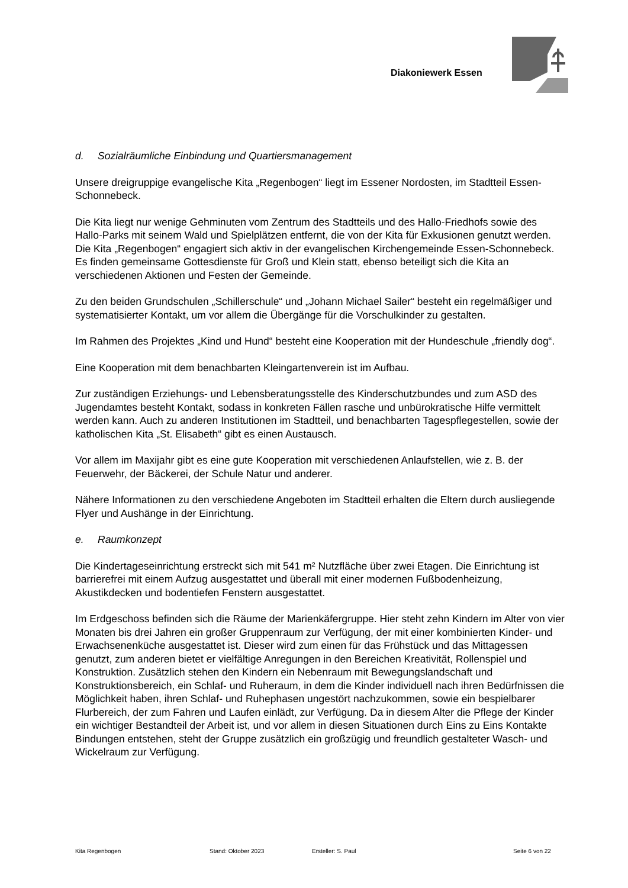Diakoniewerk Essen
d. Sozialräumliche Einbindung und Quartiersmanagement
Unsere dreigruppige evangelische Kita „Regenbogen“ liegt im Essener Nordosten, im Stadtteil Essen-Schonnebeck.
Die Kita liegt nur wenige Gehminuten vom Zentrum des Stadtteils und des Hallo-Friedhofs sowie des Hallo-Parks mit seinem Wald und Spielplätzen entfernt, die von der Kita für Exkusionen genutzt werden. Die Kita „Regenbogen“ engagiert sich aktiv in der evangelischen Kirchengemeinde Essen-Schonnebeck. Es finden gemeinsame Gottesdienste für Groß und Klein statt, ebenso beteiligt sich die Kita an verschiedenen Aktionen und Festen der Gemeinde.
Zu den beiden Grundschulen „Schillerschule“ und „Johann Michael Sailer“ besteht ein regelmäßiger und systematisierter Kontakt, um vor allem die Übergänge für die Vorschulkinder zu gestalten.
Im Rahmen des Projektes „Kind und Hund“ besteht eine Kooperation mit der Hundeschule „friendly dog“.
Eine Kooperation mit dem benachbarten Kleingartenverein ist im Aufbau.
Zur zuständigen Erziehungs- und Lebensberatungsstelle des Kinderschutzbundes und zum ASD des Jugendamtes besteht Kontakt, sodass in konkreten Fällen rasche und unbürokratische Hilfe vermittelt werden kann. Auch zu anderen Institutionen im Stadtteil, und benachbarten Tagespflegestellen, sowie der katholischen Kita „St. Elisabeth“ gibt es einen Austausch.
Vor allem im Maxijahr gibt es eine gute Kooperation mit verschiedenen Anlaufstellen, wie z. B. der Feuerwehr, der Bäckerei, der Schule Natur und anderer.
Nähere Informationen zu den verschiedene Angeboten im Stadtteil erhalten die Eltern durch ausliegende Flyer und Aushänge in der Einrichtung.
e. Raumkonzept
Die Kindertageseinrichtung erstreckt sich mit 541 m² Nutzfläche über zwei Etagen. Die Einrichtung ist barrierefrei mit einem Aufzug ausgestattet und überall mit einer modernen Fußbodenheizung, Akustikdecken und bodentiefen Fenstern ausgestattet.
Im Erdgeschoss befinden sich die Räume der Marienkäfergruppe. Hier steht zehn Kindern im Alter von vier Monaten bis drei Jahren ein großer Gruppenraum zur Verfügung, der mit einer kombinierten Kinder- und Erwachsenenküche ausgestattet ist. Dieser wird zum einen für das Frühstück und das Mittagessen genutzt, zum anderen bietet er vielfältige Anregungen in den Bereichen Kreativität, Rollenspiel und Konstruktion. Zusätzlich stehen den Kindern ein Nebenraum mit Bewegungslandschaft und Konstruktionsbereich, ein Schlaf- und Ruheraum, in dem die Kinder individuell nach ihren Bedürfnissen die Möglichkeit haben, ihren Schlaf- und Ruhephasen ungestört nachzukommen, sowie ein bespielbarer Flurbereich, der zum Fahren und Laufen einlädt, zur Verfügung. Da in diesem Alter die Pflege der Kinder ein wichtiger Bestandteil der Arbeit ist, und vor allem in diesen Situationen durch Eins zu Eins Kontakte Bindungen entstehen, steht der Gruppe zusätzlich ein großzügig und freundlich gestalteter Wasch- und Wickelraum zur Verfügung.
Kita Regenbogen Stand: Oktober 2023 Ersteller: S. Paul Seite 6 von 22